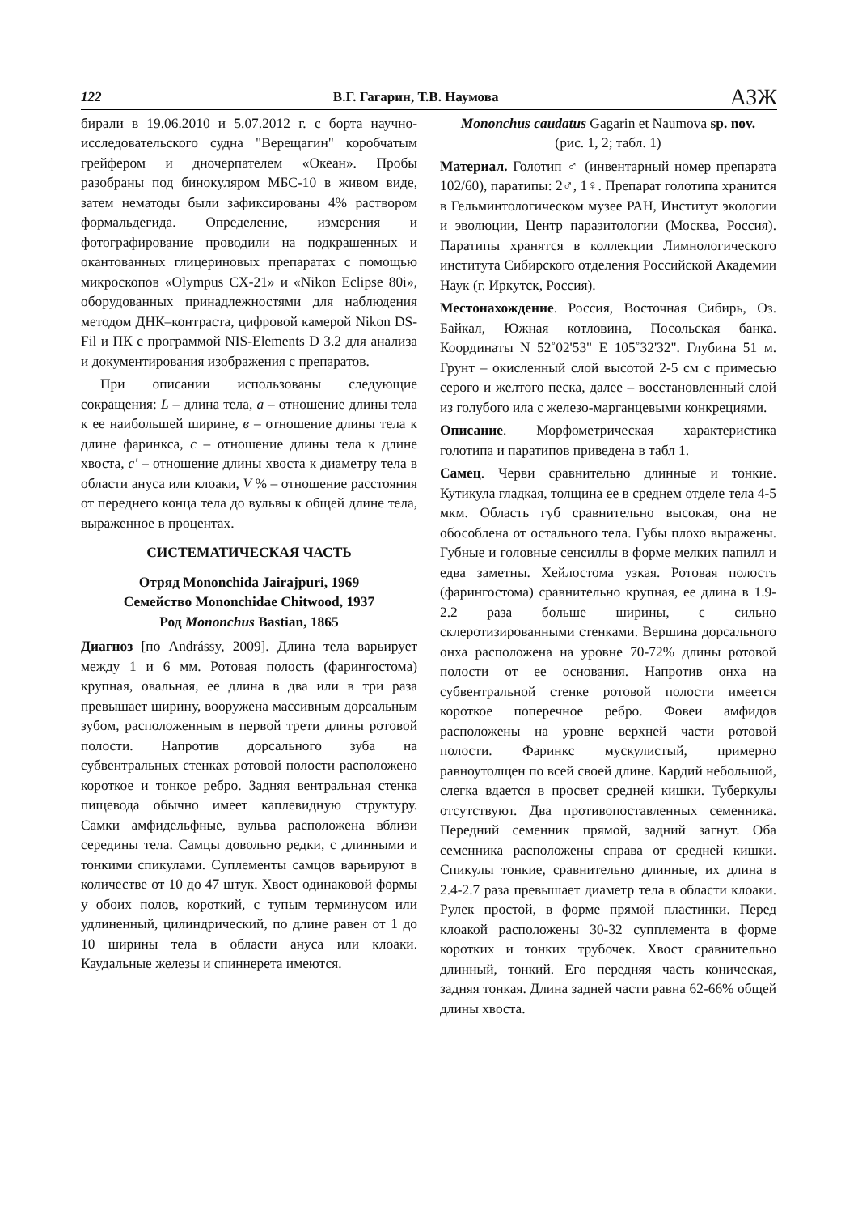122 В.Г. Гагарин, Т.В. Наумова АЗЖ
бирали в 19.06.2010 и 5.07.2012 г. с борта научно-исследовательского судна "Верещагин" коробчатым грейфером и дночерпателем «Океан». Пробы разобраны под бинокуляром МБС-10 в живом виде, затем нематоды были зафиксированы 4% раствором формальдегида. Определение, измерения и фотографирование проводили на подкрашенных и окантованных глицериновых препаратах с помощью микроскопов «Olympus CX-21» и «Nikon Eclipse 80i», оборудованных принадлежностями для наблюдения методом ДНК–контраста, цифровой камерой Nikon DS-Fil и ПК с программой NIS-Elements D 3.2 для анализа и документирования изображения с препаратов.
При описании использованы следующие сокращения: L – длина тела, a – отношение длины тела к ее наибольшей ширине, в – отношение длины тела к длине фаринкса, c – отношение длины тела к длине хвоста, c′ – отношение длины хвоста к диаметру тела в области ануса или клоаки, V % – отношение расстояния от переднего конца тела до вульвы к общей длине тела, выраженное в процентах.
СИСТЕМАТИЧЕСКАЯ ЧАСТЬ
Отряд Mononchida Jairajpuri, 1969
Семейство Mononchidae Chitwood, 1937
Род Mononchus Bastian, 1865
Диагноз [по Andrássy, 2009]. Длина тела варьирует между 1 и 6 мм. Ротовая полость (фарингостома) крупная, овальная, ее длина в два или в три раза превышает ширину, вооружена массивным дорсальным зубом, расположенным в первой трети длины ротовой полости. Напротив дорсального зуба на субвентральных стенках ротовой полости расположено короткое и тонкое ребро. Задняя вентральная стенка пищевода обычно имеет каплевидную структуру. Самки амфидельфные, вульва расположена вблизи середины тела. Самцы довольно редки, с длинными и тонкими спикулами. Суплементы самцов варьируют в количестве от 10 до 47 штук. Хвост одинаковой формы у обоих полов, короткий, с тупым терминусом или удлиненный, цилиндрический, по длине равен от 1 до 10 ширины тела в области ануса или клоаки. Каудальные железы и спиннерета имеются.
Mononchus caudatus Gagarin et Naumova sp. nov.
(рис. 1, 2; табл. 1)
Материал. Голотип ♂ (инвентарный номер препарата 102/60), паратипы: 2♂, 1♀. Препарат голотипа хранится в Гельминтологическом музее РАН, Институт экологии и эволюции, Центр паразитологии (Москва, Россия). Паратипы хранятся в коллекции Лимнологического института Сибирского отделения Российской Академии Наук (г. Иркутск, Россия).
Местонахождение. Россия, Восточная Сибирь, Оз. Байкал, Южная котловина, Посольская банка. Координаты N 52˚02'53" E 105˚32'32". Глубина 51 м. Грунт – окисленный слой высотой 2-5 см с примесью серого и желтого песка, далее – восстановленный слой из голубого ила с железо-марганцевыми конкрециями.
Описание. Морфометрическая характеристика голотипа и паратипов приведена в табл 1.
Самец. Черви сравнительно длинные и тонкие. Кутикула гладкая, толщина ее в среднем отделе тела 4-5 мкм. Область губ сравнительно высокая, она не обособлена от остального тела. Губы плохо выражены. Губные и головные сенсиллы в форме мелких папилл и едва заметны. Хейлостома узкая. Ротовая полость (фарингостома) сравнительно крупная, ее длина в 1.9-2.2 раза больше ширины, с сильно склеротизированными стенками. Вершина дорсального онха расположена на уровне 70-72% длины ротовой полости от ее основания. Напротив онха на субвентральной стенке ротовой полости имеется короткое поперечное ребро. Фовеи амфидов расположены на уровне верхней части ротовой полости. Фаринкс мускулистый, примерно равноутолщен по всей своей длине. Кардий небольшой, слегка вдается в просвет средней кишки. Туберкулы отсутствуют. Два противопоставленных семенника. Передний семенник прямой, задний загнут. Оба семенника расположены справа от средней кишки. Спикулы тонкие, сравнительно длинные, их длина в 2.4-2.7 раза превышает диаметр тела в области клоаки. Рулек простой, в форме прямой пластинки. Перед клоакой расположены 30-32 супплемента в форме коротких и тонких трубочек. Хвост сравнительно длинный, тонкий. Его передняя часть коническая, задняя тонкая. Длина задней части равна 62-66% общей длины хвоста.